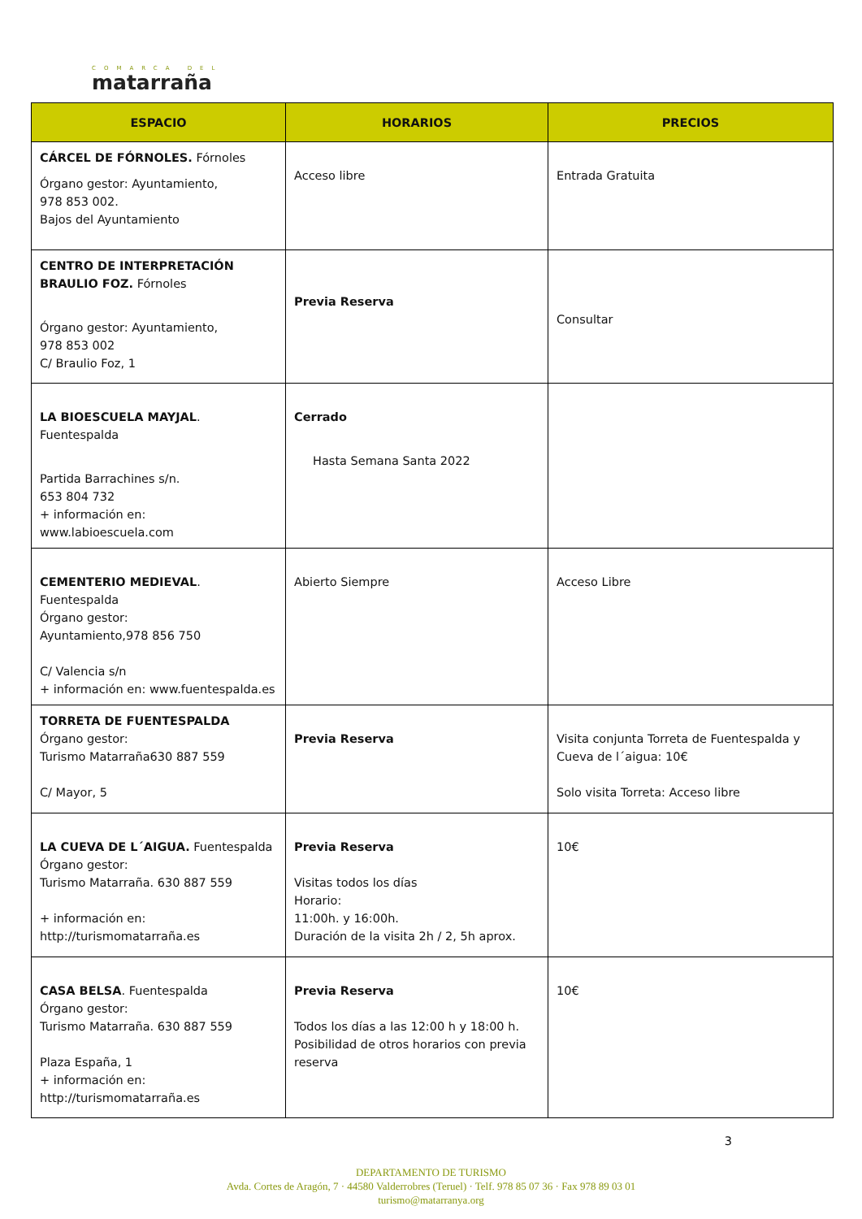COMARCA DEL
matarraña
| ESPACIO | HORARIOS | PRECIOS |
| --- | --- | --- |
| CÁRCEL DE FÓRNOLES. Fórnoles Órgano gestor: Ayuntamiento, 978 853 002. Bajos del Ayuntamiento | Acceso libre | Entrada Gratuita |
| CENTRO DE INTERPRETACIÓN BRAULIO FOZ. Fórnoles Órgano gestor: Ayuntamiento, 978 853 002 C/ Braulio Foz, 1 | Previa Reserva | Consultar |
| LA BIOESCUELA MAYJAL . Fuentespalda Partida Barrachines s/n. 653 804 732 + información en: www.labioescuela.com | Cerrado Hasta Semana Santa 2022 | |
| CEMENTERIO MEDIEVAL . Fuentespalda Órgano gestor: Ayuntamiento,978 856 750 C/ Valencia s/n + información en: www.fuentespalda.es | Abierto Siempre | Acceso Libre |
| TORRETA DE FUENTESPALDA Órgano gestor: Turismo Matarraña630 887 559 C/ Mayor, 5 | Previa Reserva | Visita conjunta Torreta de Fuentespalda y Cueva de l´aigua: 10€ Solo visita Torreta: Acceso libre |
| LA CUEVA DE L´AIGUA. Fuentespalda Órgano gestor: Turismo Matarraña. 630 887 559 + información en: http://turismomatarraña.es | Previa Reserva Visitas todos los días Horario: 11:00h. y 16:00h. Duración de la visita 2h / 2, 5h aprox. | 10€ |
| CASA BELSA . Fuentespalda Órgano gestor: Turismo Matarraña. 630 887 559 Plaza España, 1 + información en: http://turismomatarraña.es | Previa Reserva Todos los días a las 12:00 h y 18:00 h. Posibilidad de otros horarios con previa reserva | 10€ |
3
DEPARTAMENTO DE TURISMO
Avda. Cortes de Aragón, 7 · 44580 Valderrobres (Teruel) · Telf. 978 85 07 36 · Fax 978 89 03 01
turismo@matarranya.org